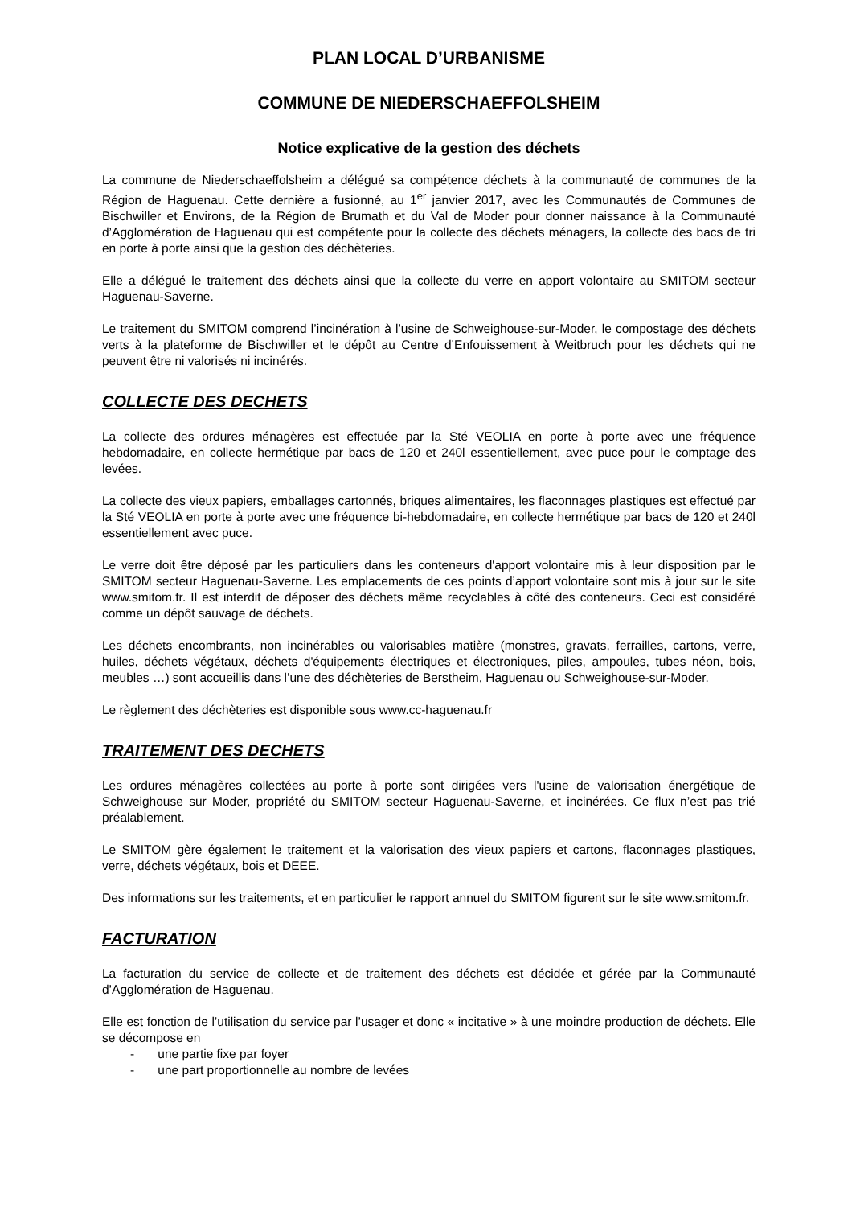PLAN LOCAL D’URBANISME
COMMUNE DE NIEDERSCHAEFFOLSHEIM
Notice explicative de la gestion des déchets
La commune de Niederschaeffolsheim a délégué sa compétence déchets à la communauté de communes de la Région de Haguenau. Cette dernière a fusionné, au 1<sup>er</sup> janvier 2017, avec les Communautés de Communes de Bischwiller et Environs, de la Région de Brumath et du Val de Moder pour donner naissance à la Communauté d’Agglomération de Haguenau qui est compétente pour la collecte des déchets ménagers, la collecte des bacs de tri en porte à porte ainsi que la gestion des déchèteries.
Elle a délégué le traitement des déchets ainsi que la collecte du verre en apport volontaire au SMITOM secteur Haguenau-Saverne.
Le traitement du SMITOM comprend l’incinération à l’usine de Schweighouse-sur-Moder, le compostage des déchets verts à la plateforme de Bischwiller et le dépôt au Centre d’Enfouissement à Weitbruch pour les déchets qui ne peuvent être ni valorisés ni incinérés.
COLLECTE DES DECHETS
La collecte des ordures ménagères est effectuée par la Sté VEOLIA en porte à porte avec une fréquence hebdomadaire, en collecte hermétique par bacs de 120 et 240l essentiellement, avec puce pour le comptage des levées.
La collecte des vieux papiers, emballages cartonnés, briques alimentaires, les flaconnages plastiques est effectué par la Sté VEOLIA en porte à porte avec une fréquence bi-hebdomadaire, en collecte hermétique par bacs de 120 et 240l essentiellement avec puce.
Le verre doit être déposé par les particuliers dans les conteneurs d'apport volontaire mis à leur disposition par le SMITOM secteur Haguenau-Saverne. Les emplacements de ces points d’apport volontaire sont mis à jour sur le site www.smitom.fr. Il est interdit de déposer des déchets même recyclables à côté des conteneurs. Ceci est considéré comme un dépôt sauvage de déchets.
Les déchets encombrants, non incinérables ou valorisables matière (monstres, gravats, ferrailles, cartons, verre, huiles, déchets végétaux, déchets d'équipements électriques et électroniques, piles, ampoules, tubes néon, bois, meubles …) sont accueillis dans l’une des déchèteries de Berstheim, Haguenau ou Schweighouse-sur-Moder.
Le règlement des déchèteries est disponible sous www.cc-haguenau.fr
TRAITEMENT DES DECHETS
Les ordures ménagères collectées au porte à porte sont dirigées vers l'usine de valorisation énergétique de Schweighouse sur Moder, propriété du SMITOM secteur Haguenau-Saverne, et incinérées. Ce flux n’est pas trié préalablement.
Le SMITOM gère également le traitement et la valorisation des vieux papiers et cartons, flaconnages plastiques, verre, déchets végétaux, bois et DEEE.
Des informations sur les traitements, et en particulier le rapport annuel du SMITOM figurent sur le site www.smitom.fr.
FACTURATION
La facturation du service de collecte et de traitement des déchets est décidée et gérée par la Communauté d’Agglomération de Haguenau.
Elle est fonction de l’utilisation du service par l’usager et donc « incitative » à une moindre production de déchets. Elle se décompose en
- une partie fixe par foyer
- une part proportionnelle au nombre de levées